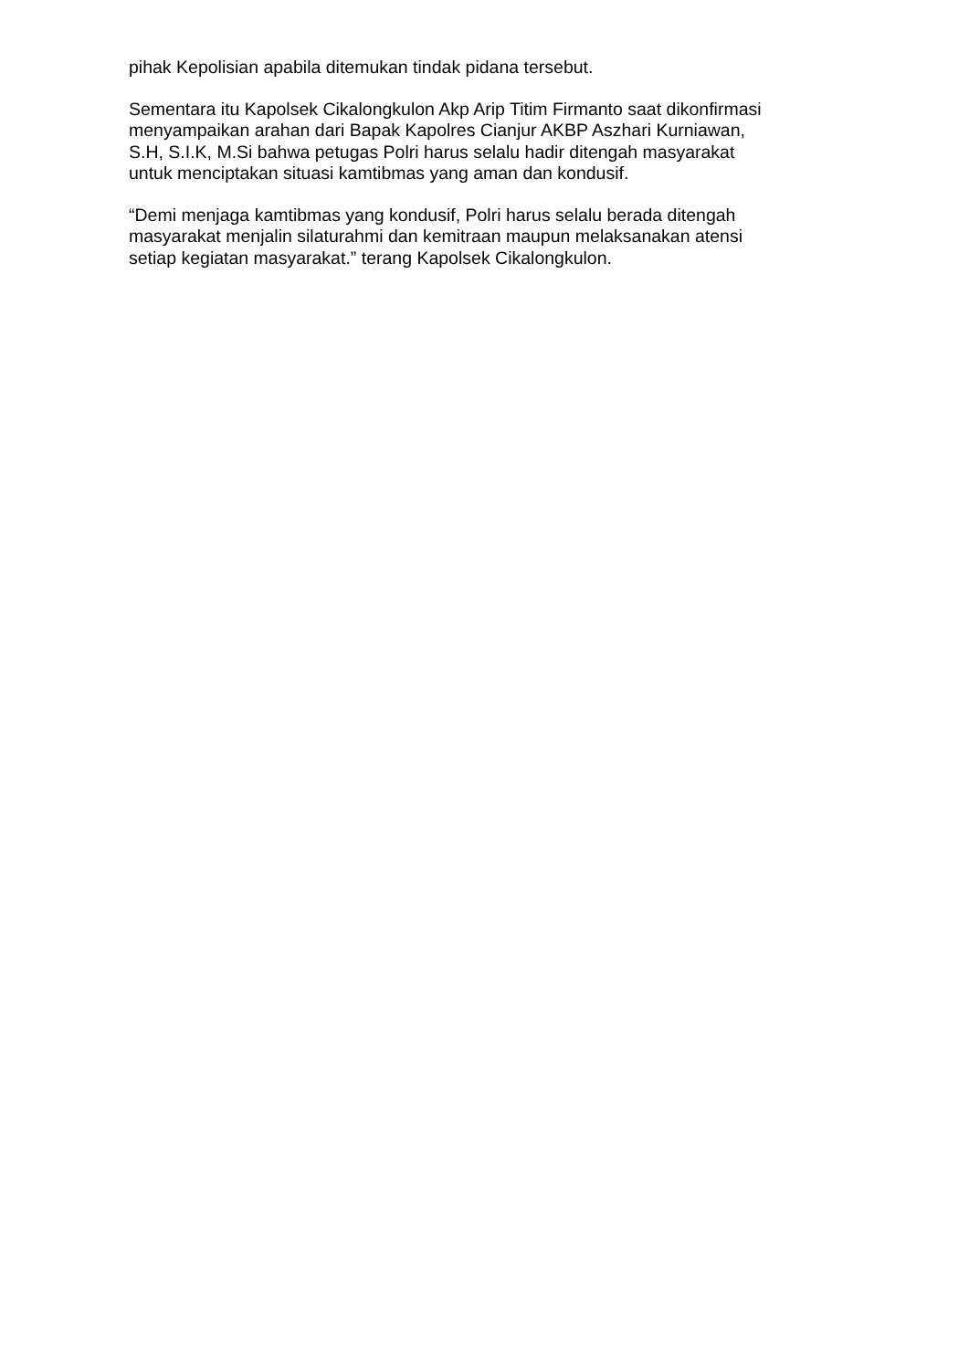pihak Kepolisian apabila ditemukan tindak pidana tersebut.
Sementara itu Kapolsek Cikalongkulon Akp Arip Titim Firmanto saat dikonfirmasi
menyampaikan arahan dari Bapak Kapolres Cianjur AKBP Aszhari Kurniawan,
S.H, S.I.K, M.Si bahwa petugas Polri harus selalu hadir ditengah masyarakat
untuk menciptakan situasi kamtibmas yang aman dan kondusif.
“Demi menjaga kamtibmas yang kondusif, Polri harus selalu berada ditengah
masyarakat menjalin silaturahmi dan kemitraan maupun melaksanakan atensi
setiap kegiatan masyarakat.” terang Kapolsek Cikalongkulon.